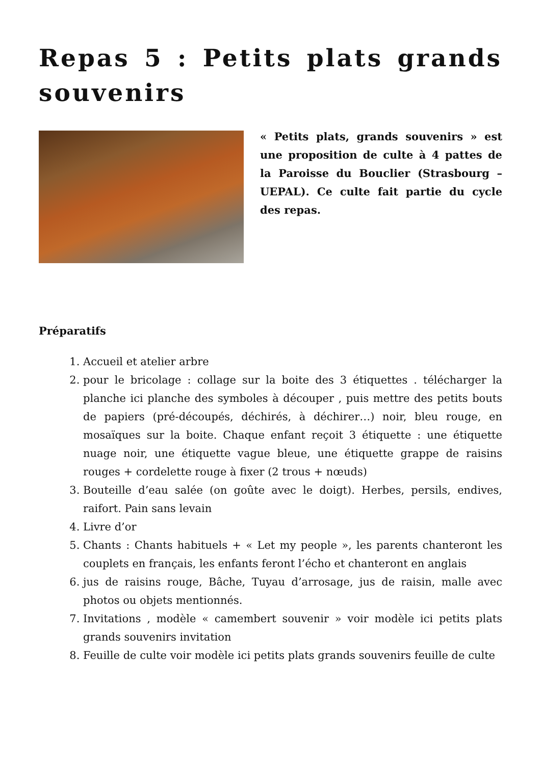Repas 5 : Petits plats grands souvenirs
« Petits plats, grands souvenirs » est une proposition de culte à 4 pattes de la Paroisse du Bouclier (Strasbourg – UEPAL). Ce culte fait partie du cycle des repas.
Préparatifs
1. Accueil et atelier arbre
2. pour le bricolage : collage sur la boite des 3 étiquettes . télécharger la planche ici planche des symboles à découper , puis mettre des petits bouts de papiers (pré-découpés, déchirés, à déchirer…) noir, bleu rouge, en mosaïques sur la boite. Chaque enfant reçoit 3 étiquette : une étiquette nuage noir, une étiquette vague bleue, une étiquette grappe de raisins rouges + cordelette rouge à fixer (2 trous + nœuds)
3. Bouteille d’eau salée (on goûte avec le doigt). Herbes, persils, endives, raifort. Pain sans levain
4. Livre d’or
5. Chants : Chants habituels + « Let my people », les parents chanteront les couplets en français, les enfants feront l’écho et chanteront en anglais
6. jus de raisins rouge, Bâche, Tuyau d’arrosage, jus de raisin, malle avec photos ou objets mentionnés.
7. Invitations , modèle « camembert souvenir » voir modèle ici petits plats grands souvenirs invitation
8. Feuille de culte voir modèle ici petits plats grands souvenirs feuille de culte